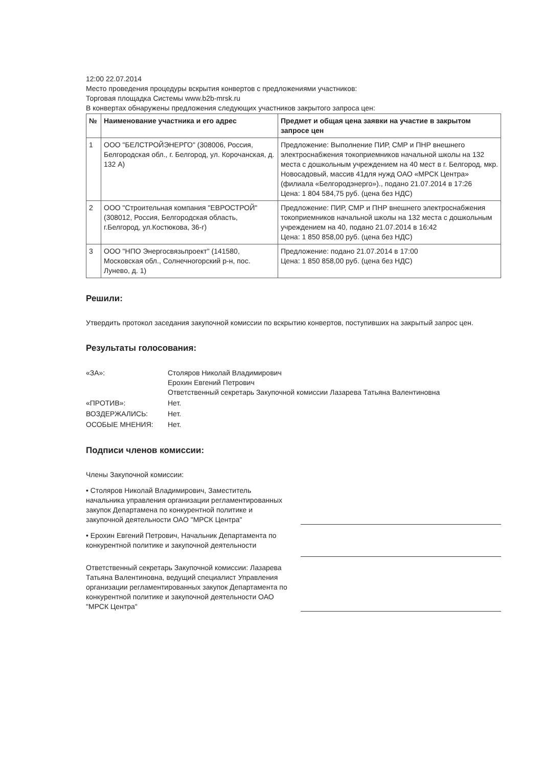12:00 22.07.2014
Место проведения процедуры вскрытия конвертов с предложениями участников:
Торговая площадка Системы www.b2b-mrsk.ru
В конвертах обнаружены предложения следующих участников закрытого запроса цен:
| № | Наименование участника и его адрес | Предмет и общая цена заявки на участие в закрытом запросе цен |
| --- | --- | --- |
| 1 | ООО "БЕЛСТРОЙЭНЕРГО" (308006, Россия, Белгородская обл., г. Белгород, ул. Корочанская, д. 132 А) | Предложение: Выполнение ПИР, СМР и ПНР внешнего электроснабжения токоприемников начальной школы на 132 места с дошкольным учреждением на 40 мест в г. Белгород, мкр. Новосадовый, массив 41для нужд ОАО «МРСК Центра» (филиала «Белгородэнерго»)., подано 21.07.2014 в 17:26 Цена: 1 804 584,75 руб. (цена без НДС) |
| 2 | ООО "Строительная компания "ЕВРОСТРОЙ" (308012, Россия, Белгородская область, г.Белгород, ул.Костюкова, 36-г) | Предложение: ПИР, СМР и ПНР внешнего электроснабжения токоприемников начальной школы на 132 места с дошкольным учреждением на 40, подано 21.07.2014 в 16:42 Цена: 1 850 858,00 руб. (цена без НДС) |
| 3 | ООО "НПО Энергосвязьпроект" (141580, Московская обл., Солнечногорский р-н, пос. Лунево, д. 1) | Предложение: подано 21.07.2014 в 17:00 Цена: 1 850 858,00 руб. (цена без НДС) |
Решили:
Утвердить протокол заседания закупочной комиссии по вскрытию конвертов, поступивших на закрытый запрос цен.
Результаты голосования:
| «ЗА»: | Столяров Николай Владимирович Ерохин Евгений Петрович Ответственный секретарь Закупочной комиссии Лазарева Татьяна Валентиновна |
| «ПРОТИВ»: | Нет. |
| ВОЗДЕРЖАЛИСЬ: | Нет. |
| ОСОБЫЕ МНЕНИЯ: | Нет. |
Подписи членов комиссии:
Члены Закупочной комиссии:
• Столяров Николай Владимирович, Заместитель начальника управления организации регламентированных закупок Департамена по конкурентной политике и закупочной деятельности ОАО "МРСК Центра"
• Ерохин Евгений Петрович, Начальник Департамента по конкурентной политике и закупочной деятельности
Ответственный секретарь Закупочной комиссии: Лазарева Татьяна Валентиновна, ведущий специалист Управления организации регламентированных закупок Департамента по конкурентной политике и закупочной деятельности ОАО "МРСК Центра"